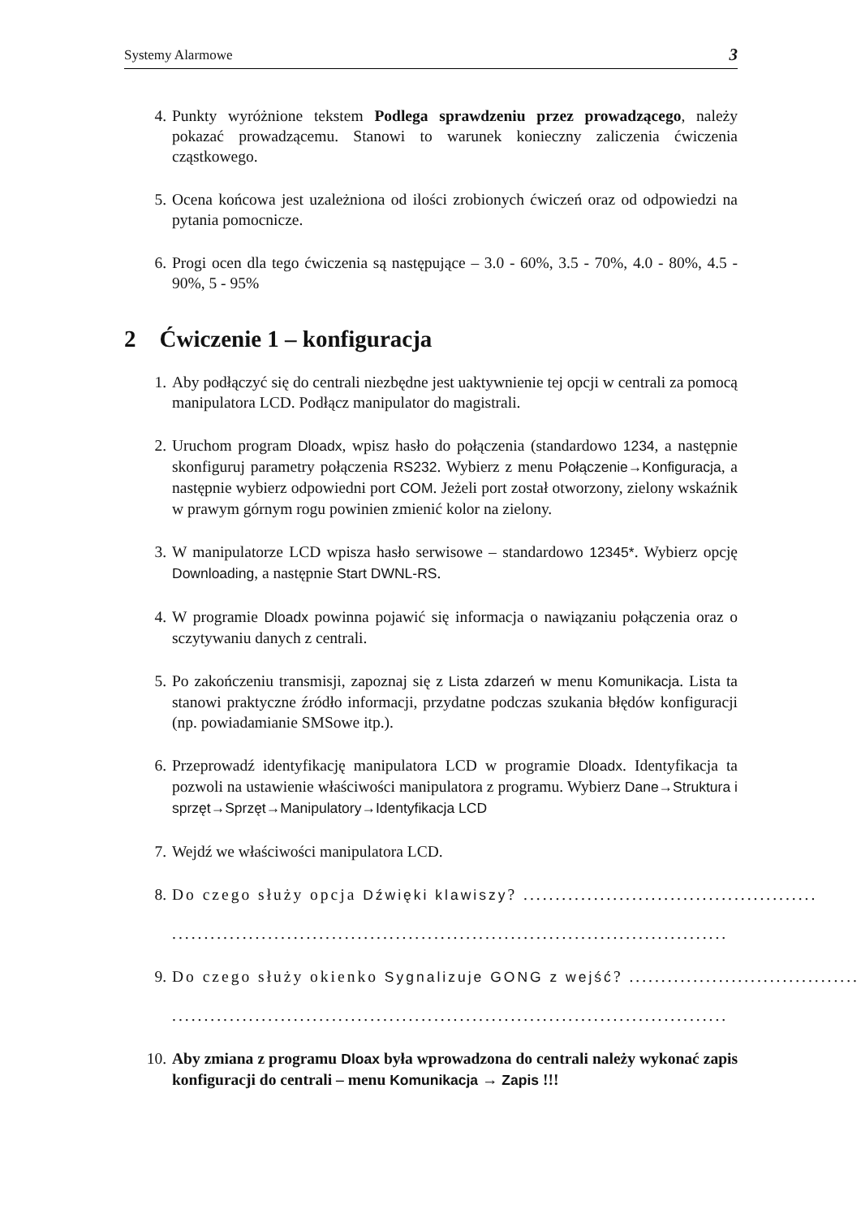Systemy Alarmowe 3
4. Punkty wyróżnione tekstem Podlega sprawdzeniu przez prowadzącego, należy pokazać prowadzącemu. Stanowi to warunek konieczny zaliczenia ćwiczenia cząstkowego.
5. Ocena końcowa jest uzależniona od ilości zrobionych ćwiczeń oraz od odpowiedzi na pytania pomocnicze.
6. Progi ocen dla tego ćwiczenia są następujące – 3.0 - 60%, 3.5 - 70%, 4.0 - 80%, 4.5 - 90%, 5 - 95%
2 Ćwiczenie 1 – konfiguracja
1. Aby podłączyć się do centrali niezbędne jest uaktywnienie tej opcji w centrali za pomocą manipulatora LCD. Podłącz manipulator do magistrali.
2. Uruchom program Dloadx, wpisz hasło do połączenia (standardowo 1234, a następnie skonfiguruj parametry połączenia RS232. Wybierz z menu Połączenie→Konfiguracja, a następnie wybierz odpowiedni port COM. Jeżeli port został otworzony, zielony wskaźnik w prawym górnym rogu powinien zmienić kolor na zielony.
3. W manipulatorze LCD wpisza hasło serwisowe – standardowo 12345*. Wybierz opcję Downloading, a następnie Start DWNL-RS.
4. W programie Dloadx powinna pojawić się informacja o nawiązaniu połączenia oraz o sczytywaniu danych z centrali.
5. Po zakończeniu transmisji, zapoznaj się z Lista zdarzeń w menu Komunikacja. Lista ta stanowi praktyczne źródło informacji, przydatne podczas szukania błędów konfiguracji (np. powiadamianie SMSowe itp.).
6. Przeprowadź identyfikację manipulatora LCD w programie Dloadx. Identyfikacja ta pozwoli na ustawienie właściwości manipulatora z programu. Wybierz Dane→Struktura i sprzęt→Sprzęt→Manipulatory→Identyfikacja LCD
7. Wejdź we właściwości manipulatora LCD.
8. Do czego służy opcja Dźwięki klawiszy? ..............................................
.......................................................................................
9. Do czego służy okienko Sygnalizuje GONG z wejść? ....................................
.......................................................................................
10. Aby zmiana z programu Dloax była wprowadzona do centrali należy wykonać zapis konfiguracji do centrali – menu Komunikacja → Zapis !!!